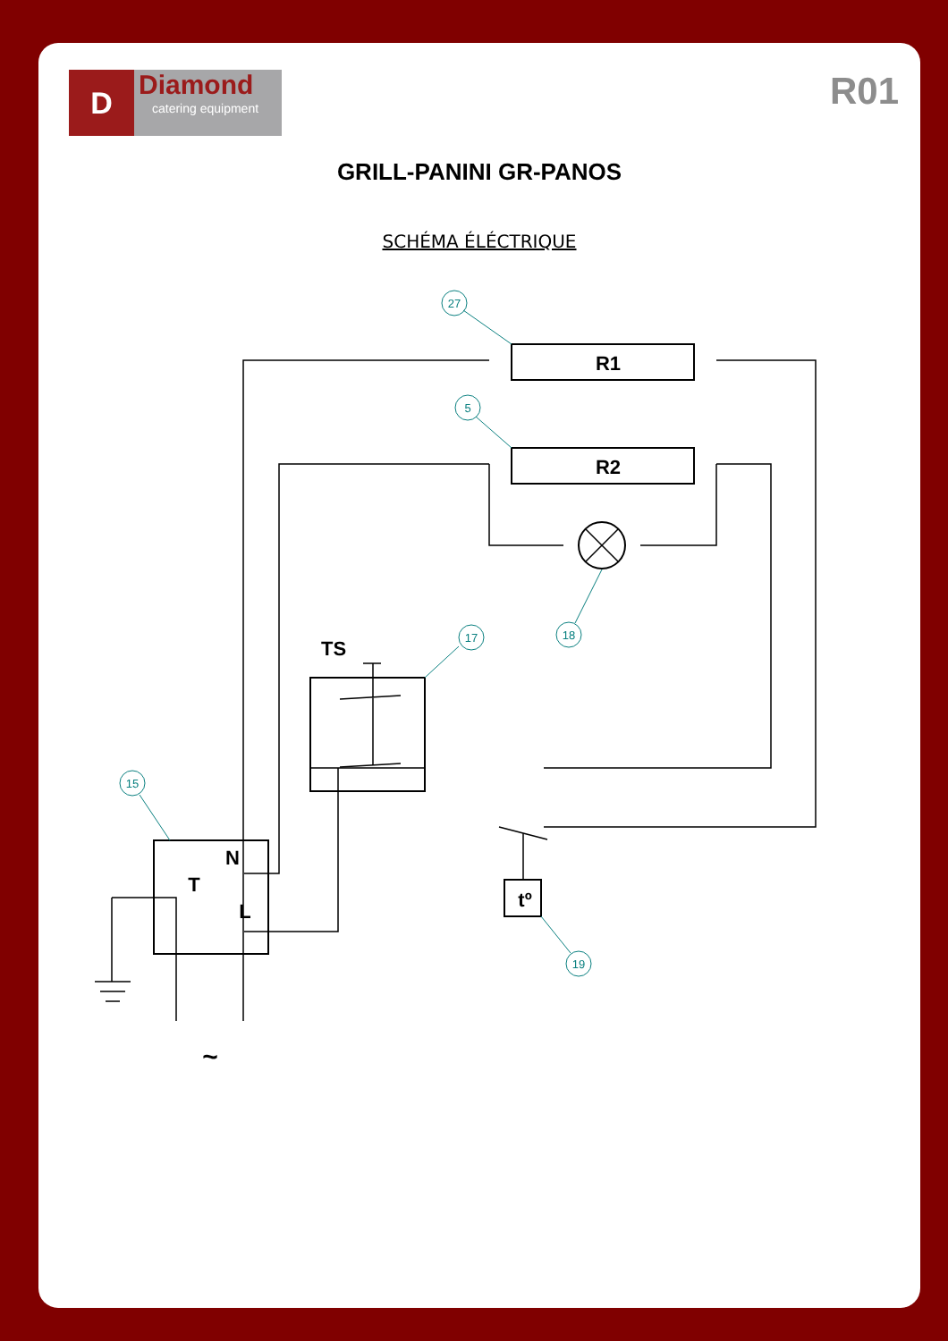D Diamond
catering equipment
R01
GRILL-PANINI GR-PANOS
SCHÉMA ÉLÉCTRIQUE
27
5
18
17
15
19
R1
R2
TS
N
T
L
tº
~